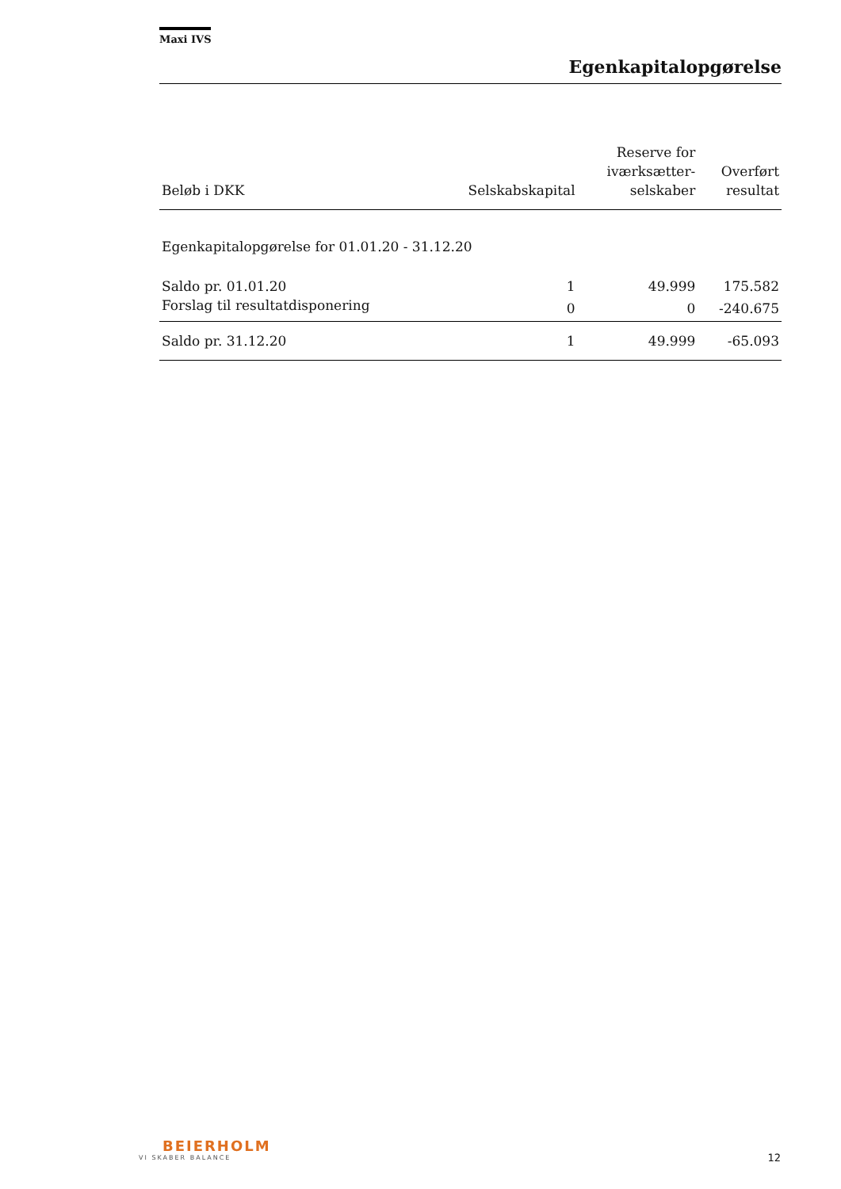Maxi IVS
Egenkapitalopgørelse
| Beløb i DKK | Selskabskapital | Reserve for iværksætter- selskaber | Overført resultat |
| --- | --- | --- | --- |
| Egenkapitalopgørelse for 01.01.20 - 31.12.20 | | | |
| Saldo pr. 01.01.20 | 1 | 49.999 | 175.582 |
| Forslag til resultatdisponering | 0 | 0 | -240.675 |
| Saldo pr. 31.12.20 | 1 | 49.999 | -65.093 |
BEIERHOLM
VI SKABER BALANCE
12